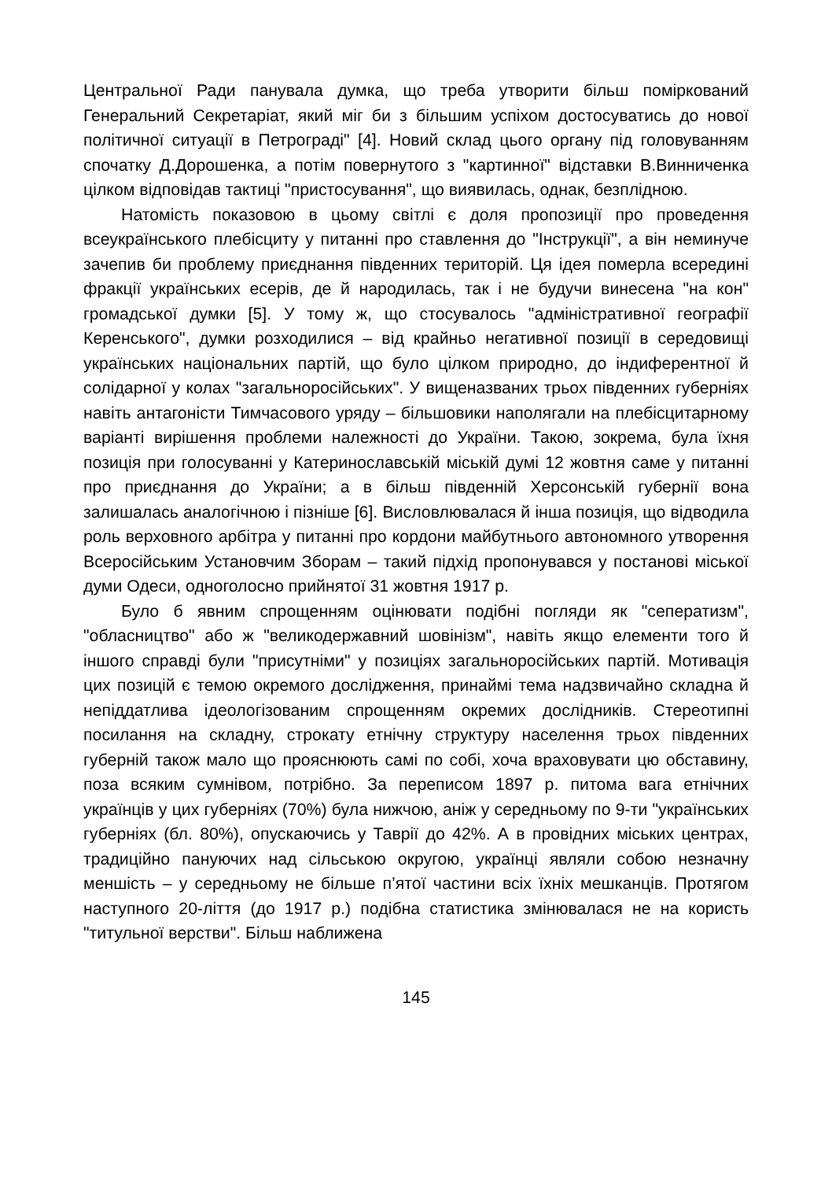Центральної Ради панувала думка, що треба утворити більш поміркований Генеральний Секретаріат, який міг би з більшим успіхом достосуватись до нової політичної ситуації в Петрограді" [4]. Новий склад цього органу під головуванням спочатку Д.Дорошенка, а потім повернутого з "картинної" відставки В.Винниченка цілком відповідав тактиці "пристосування", що виявилась, однак, безплідною.
Натомість показовою в цьому світлі є доля пропозиції про проведення всеукраїнського плебісциту у питанні про ставлення до "Інструкції", а він неминуче зачепив би проблему приєднання південних територій. Ця ідея померла всередині фракції українських есерів, де й народилась, так і не будучи винесена "на кон" громадської думки [5]. У тому ж, що стосувалось "адміністративної географії Керенського", думки розходилися – від крайньо негативної позиції в середовищі українських національних партій, що було цілком природно, до індиферентної й солідарної у колах "загальноросійських". У вищеназваних трьох південних губерніях навіть антагоністи Тимчасового уряду – більшовики наполягали на плебісцитарному варіанті вирішення проблеми належності до України. Такою, зокрема, була їхня позиція при голосуванні у Катеринославській міській думі 12 жовтня саме у питанні про приєднання до України; а в більш південній Херсонській губернії вона залишалась аналогічною і пізніше [6]. Висловлювалася й інша позиція, що відводила роль верховного арбітра у питанні про кордони майбутнього автономного утворення Всеросійським Установчим Зборам – такий підхід пропонувався у постанові міської думи Одеси, одноголосно прийнятої 31 жовтня 1917 р.
Було б явним спрощенням оцінювати подібні погляди як "сеператизм", "обласництво" або ж "великодержавний шовінізм", навіть якщо елементи того й іншого справді були "присутніми" у позиціях загальноросійських партій. Мотивація цих позицій є темою окремого дослідження, принаймі тема надзвичайно складна й непіддатлива ідеологізованим спрощенням окремих дослідників. Стереотипні посилання на складну, строкату етнічну структуру населення трьох південних губерній також мало що прояснюють самі по собі, хоча враховувати цю обставину, поза всяким сумнівом, потрібно. За переписом 1897 р. питома вага етнічних українців у цих губерніях (70%) була нижчою, аніж у середньому по 9-ти "українських губерніях (бл. 80%), опускаючись у Таврії до 42%. А в провідних міських центрах, традиційно пануючих над сільською округою, українці являли собою незначну меншість – у середньому не більше п’ятої частини всіх їхніх мешканців. Протягом наступного 20-ліття (до 1917 р.) подібна статистика змінювалася не на користь "титульної верстви". Більш наближена
145